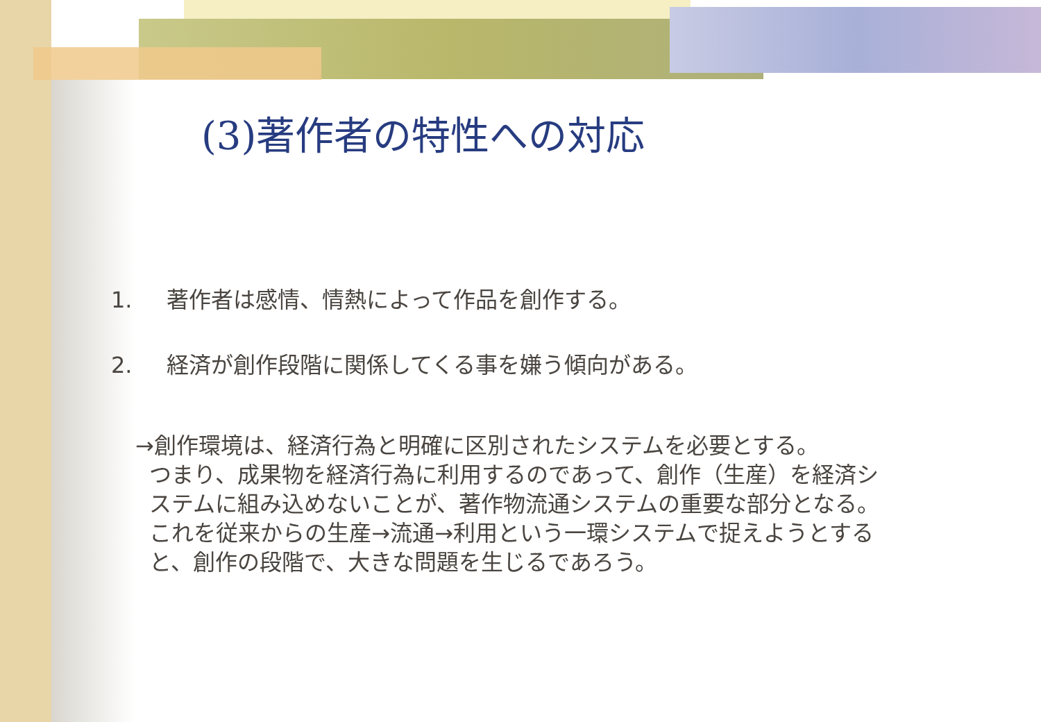(3)著作者の特性への対応
1. 著作者は感情、情熱によって作品を創作する。
2. 経済が創作段階に関係してくる事を嫌う傾向がある。
→創作環境は、経済行為と明確に区別されたシステムを必要とする。
つまり、成果物を経済行為に利用するのであって、創作（生産）を経済シ
ステムに組み込めないことが、著作物流通システムの重要な部分となる。
これを従来からの生産→流通→利用という一環システムで捉えようとする
と、創作の段階で、大きな問題を生じるであろう。